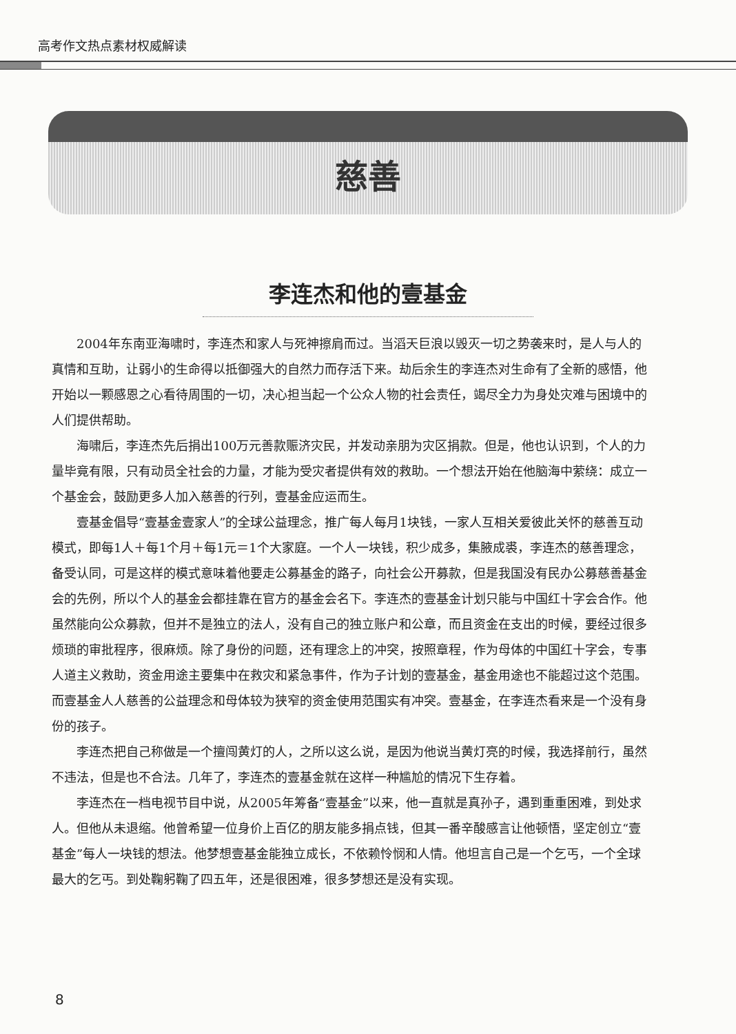高考作文热点素材权威解读
慈善
李连杰和他的壹基金
2004年东南亚海啸时，李连杰和家人与死神擦肩而过。当滔天巨浪以毁灭一切之势袭来时，是人与人的真情和互助，让弱小的生命得以抵御强大的自然力而存活下来。劫后余生的李连杰对生命有了全新的感悟，他开始以一颗感恩之心看待周围的一切，决心担当起一个公众人物的社会责任，竭尽全力为身处灾难与困境中的人们提供帮助。
海啸后，李连杰先后捐出100万元善款赈济灾民，并发动亲朋为灾区捐款。但是，他也认识到，个人的力量毕竟有限，只有动员全社会的力量，才能为受灾者提供有效的救助。一个想法开始在他脑海中萦绕：成立一个基金会，鼓励更多人加入慈善的行列，壹基金应运而生。
壹基金倡导“壹基金壹家人”的全球公益理念，推广每人每月1块钱，一家人互相关爱彼此关怀的慈善互动模式，即每1人＋每1个月＋每1元＝1个大家庭。一个人一块钱，积少成多，集腋成裘，李连杰的慈善理念，备受认同，可是这样的模式意味着他要走公募基金的路子，向社会公开募款，但是我国没有民办公募慈善基金会的先例，所以个人的基金会都挂靠在官方的基金会名下。李连杰的壹基金计划只能与中国红十字会合作。他虽然能向公众募款，但并不是独立的法人，没有自己的独立账户和公章，而且资金在支出的时候，要经过很多烦琐的审批程序，很麻烦。除了身份的问题，还有理念上的冲突，按照章程，作为母体的中国红十字会，专事人道主义救助，资金用途主要集中在救灾和紧急事件，作为子计划的壹基金，基金用途也不能超过这个范围。而壹基金人人慈善的公益理念和母体较为狭窄的资金使用范围实有冲突。壹基金，在李连杰看来是一个没有身份的孩子。
李连杰把自己称做是一个擅闯黄灯的人，之所以这么说，是因为他说当黄灯亮的时候，我选择前行，虽然不违法，但是也不合法。几年了，李连杰的壹基金就在这样一种尴尬的情况下生存着。
李连杰在一档电视节目中说，从2005年筹备“壹基金”以来，他一直就是真孙子，遇到重重困难，到处求人。但他从未退缩。他曾希望一位身价上百亿的朋友能多捐点钱，但其一番辛酸感言让他顿悟，坚定创立“壹基金”每人一块钱的想法。他梦想壹基金能独立成长，不依赖怜悯和人情。他坦言自己是一个乞丐，一个全球最大的乞丐。到处鞠躬鞠了四五年，还是很困难，很多梦想还是没有实现。
8